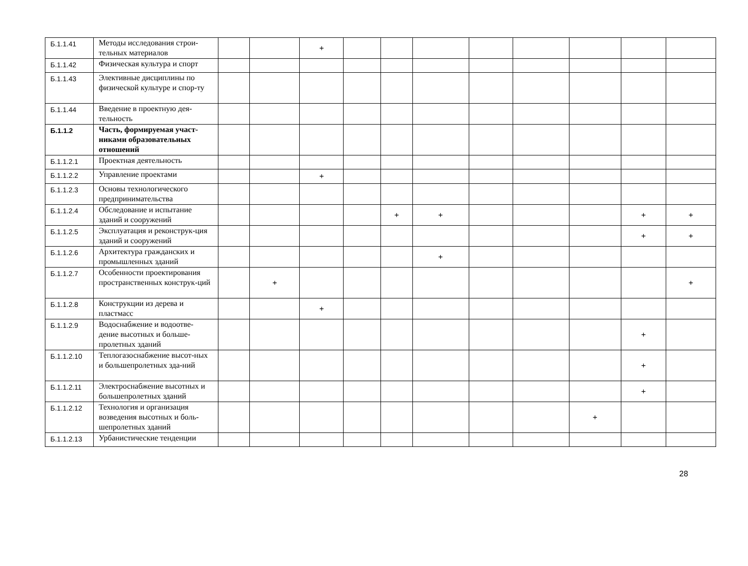| Б.1.1.41 | Методы исследования строи-тельных материалов | | | + | | | | | | | | |
| Б.1.1.42 | Физическая культура и спорт | | | | | | | | | | | |
| Б.1.1.43 | Элективные дисциплины по физической культуре и спор-ту | | | | | | | | | | | |
| Б.1.1.44 | Введение в проектную дея-тельность | | | | | | | | | | | |
| Б.1.1.2 | Часть, формируемая участ-никами образовательных отношений | | | | | | | | | | | |
| Б.1.1.2.1 | Проектная деятельность | | | | | | | | | | | |
| Б.1.1.2.2 | Управление проектами | | | + | | | | | | | | |
| Б.1.1.2.3 | Основы технологического предпринимательства | | | | | | | | | | | |
| Б.1.1.2.4 | Обследование и испытание зданий и сооружений | | | | | + | + | | | | + | + |
| Б.1.1.2.5 | Эксплуатация и реконструк-ция зданий и сооружений | | | | | | | | | | + | + |
| Б.1.1.2.6 | Архитектура гражданских и промышленных зданий | | | | | | + | | | | | |
| Б.1.1.2.7 | Особенности проектирования пространственных конструк-ций | | + | | | | | | | | | + |
| Б.1.1.2.8 | Конструкции из дерева и пластмасс | | | + | | | | | | | | |
| Б.1.1.2.9 | Водоснабжение и водоотве-дение высотных и больше-пролетных зданий | | | | | | | | | | + | |
| Б.1.1.2.10 | Теплогазоснабжение высот-ных и большепролетных зда-ний | | | | | | | | | | + | |
| Б.1.1.2.11 | Электроснабжение высотных и большепролетных зданий | | | | | | | | | | + | |
| Б.1.1.2.12 | Технология и организация возведения высотных и боль-шепролетных зданий | | | | | | | | | + | | |
| Б.1.1.2.13 | Урбанистические тенденции | | | | | | | | | | | |
28